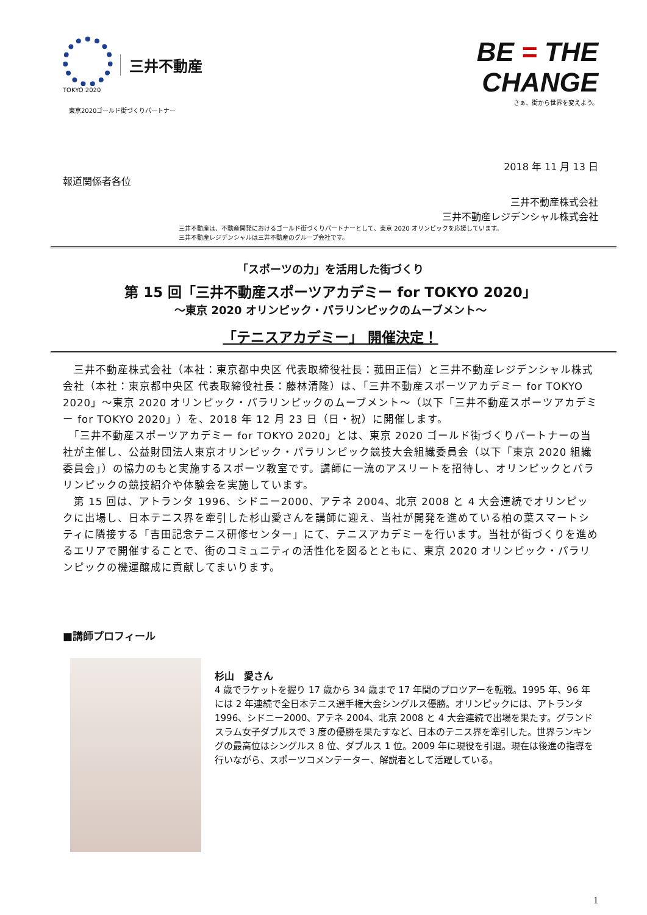TOKYO 2020
三井不動産
東京2020ゴールド街づくりパートナー
BE = THE
CHANGE
さぁ、街から世界を変えよう。
2018 年 11 月 13 日
報道関係者各位
三井不動産株式会社
三井不動産レジデンシャル株式会社
三井不動産は、不動産開発におけるゴールド街づくりパートナーとして、東京 2020 オリンピックを応援しています。
三井不動産レジデンシャルは三井不動産のグループ会社です。
「スポーツの力」を活用した街づくり
第 15 回「三井不動産スポーツアカデミー for TOKYO 2020」
～東京 2020 オリンピック・パラリンピックのムーブメント～
「テニスアカデミー」 開催決定！
　三井不動産株式会社（本社：東京都中央区 代表取締役社長：菰田正信）と三井不動産レジデンシャル株式会社（本社：東京都中央区 代表取締役社長：藤林清隆）は、「三井不動産スポーツアカデミー for TOKYO 2020」～東京 2020 オリンピック・パラリンピックのムーブメント～（以下「三井不動産スポーツアカデミー for TOKYO 2020」）を、2018 年 12 月 23 日（日・祝）に開催します。
　「三井不動産スポーツアカデミー for TOKYO 2020」とは、東京 2020 ゴールド街づくりパートナーの当社が主催し、公益財団法人東京オリンピック・パラリンピック競技大会組織委員会（以下「東京 2020 組織委員会」）の協力のもと実施するスポーツ教室です。講師に一流のアスリートを招待し、オリンピックとパラリンピックの競技紹介や体験会を実施しています。
　第 15 回は、アトランタ 1996、シドニー2000、アテネ 2004、北京 2008 と 4 大会連続でオリンピックに出場し、日本テニス界を牽引した杉山愛さんを講師に迎え、当社が開発を進めている柏の葉スマートシティに隣接する「吉田記念テニス研修センター」にて、テニスアカデミーを行います。当社が街づくりを進めるエリアで開催することで、街のコミュニティの活性化を図るとともに、東京 2020 オリンピック・パラリンピックの機運醸成に貢献してまいります。
■講師プロフィール
杉山　愛さん
4 歳でラケットを握り 17 歳から 34 歳まで 17 年間のプロツアーを転戦。1995 年、96 年には 2 年連続で全日本テニス選手権大会シングルス優勝。オリンピックには、アトランタ 1996、シドニー2000、アテネ 2004、北京 2008 と 4 大会連続で出場を果たす。グランドスラム女子ダブルスで 3 度の優勝を果たすなど、日本のテニス界を牽引した。世界ランキングの最高位はシングルス 8 位、ダブルス 1 位。2009 年に現役を引退。現在は後進の指導を行いながら、スポーツコメンテーター、解説者として活躍している。
1